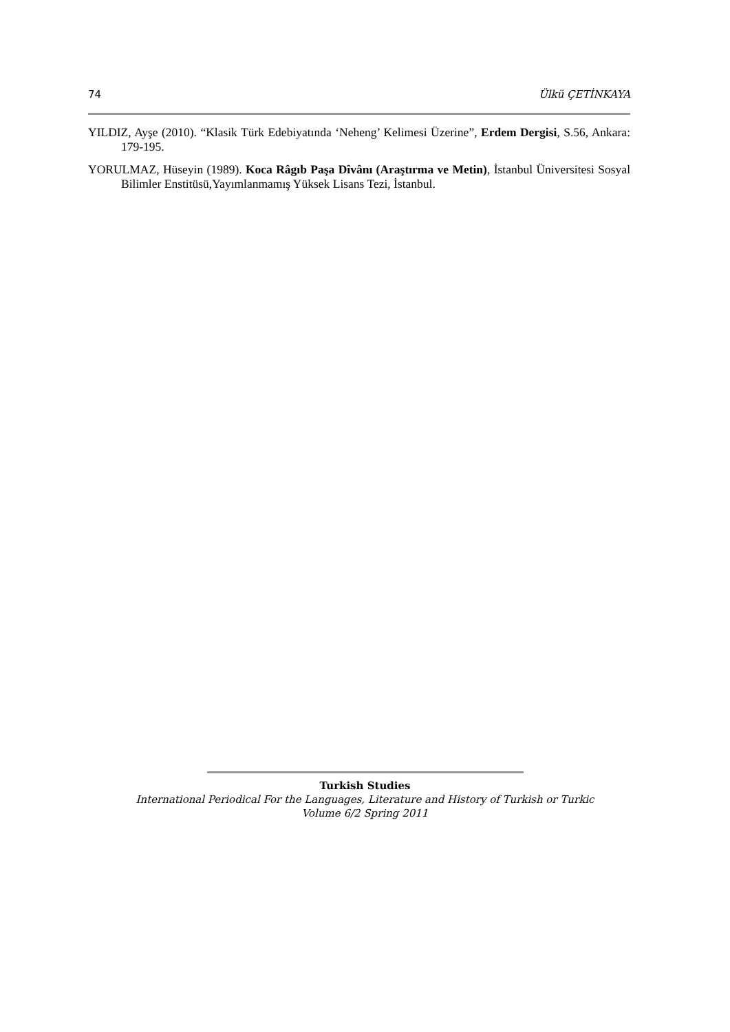74 Ülkü ÇETİNKAYA
YILDIZ, Ayşe (2010). “Klasik Türk Edebiyatında ‘Neheng’ Kelimesi Üzerine”, Erdem Dergisi, S.56, Ankara: 179-195.
YORULMAZ, Hüseyin (1989). Koca Râgıb Paşa Dîvânı (Araştırma ve Metin), İstanbul Üniversitesi Sosyal Bilimler Enstitüsü,Yayımlanmamış Yüksek Lisans Tezi, İstanbul.
Turkish Studies
International Periodical For the Languages, Literature and History of Turkish or Turkic
Volume 6/2 Spring 2011